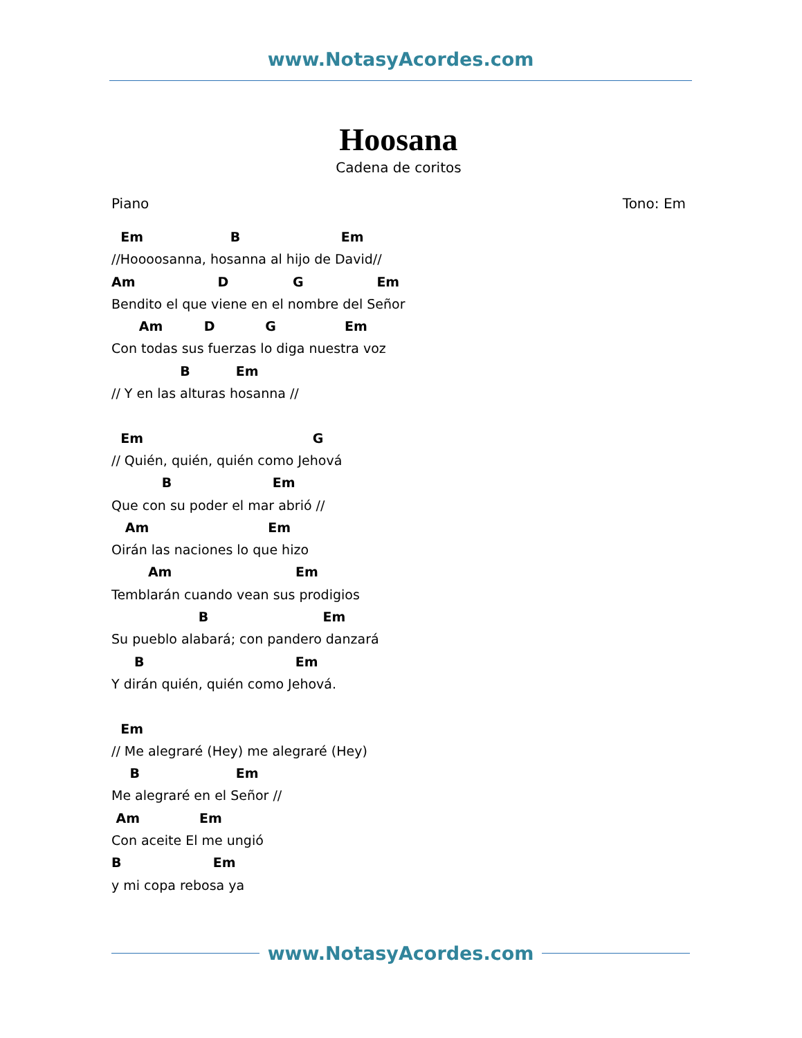www.NotasyAcordes.com
Hoosana
Cadena de coritos
Piano Tono: Em
  Em                   B                      Em
//Hoooosanna, hosanna al hijo de David//
Am                  D              G                Em
Bendito el que viene en el nombre del Señor
      Am         D           G               Em
Con todas sus fuerzas lo diga nuestra voz
               B          Em
// Y en las alturas hosanna //

  Em                                     G
// Quién, quién, quién como Jehová
           B                      Em
Que con su poder el mar abrió //
   Am                          Em
Oirán las naciones lo que hizo
        Am                           Em
Temblarán cuando vean sus prodigios
                   B                         Em
Su pueblo alabará; con pandero danzará
     B                                 Em
Y dirán quién, quién como Jehová.

  Em
// Me alegraré (Hey) me alegraré (Hey)
    B                     Em
Me alegraré en el Señor //
 Am             Em
Con aceite El me ungió
B                    Em
y mi copa rebosa ya
www.NotasyAcordes.com